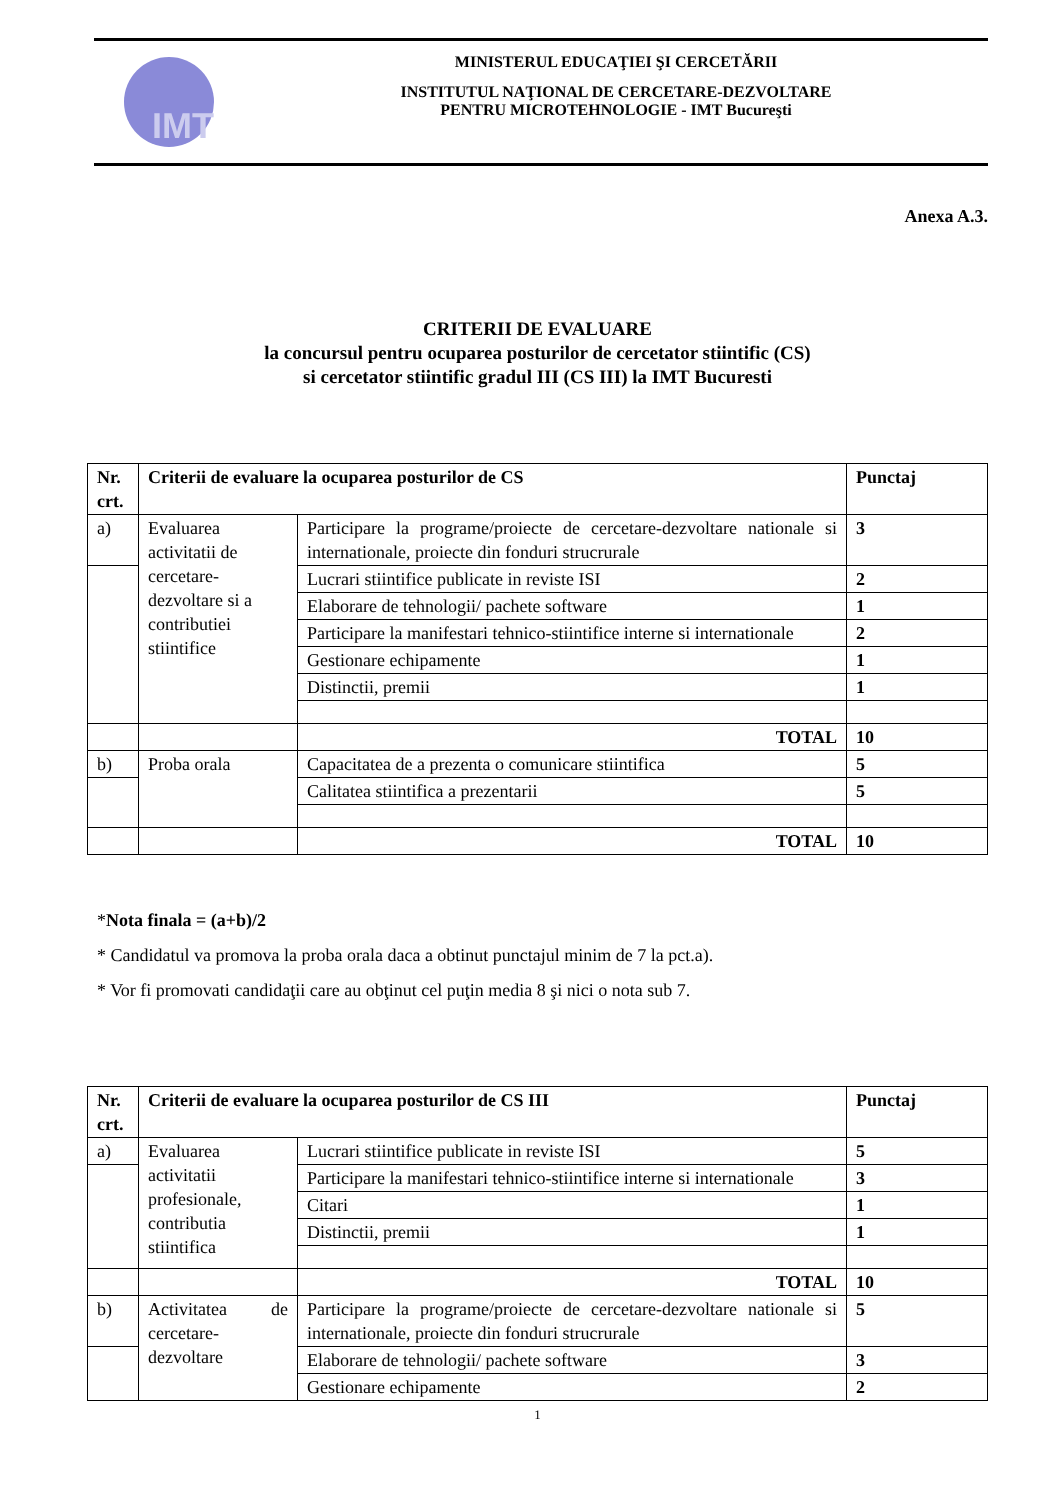IMT
MINISTERUL EDUCAŢIEI ŞI CERCETĂRII
INSTITUTUL NAŢIONAL DE CERCETARE-DEZVOLTARE
PENTRU MICROTEHNOLOGIE - IMT Bucureşti
Anexa A.3.
CRITERII DE EVALUARE
la concursul pentru ocuparea posturilor de cercetator stiintific (CS)
si cercetator stiintific gradul III (CS III) la IMT Bucuresti
| Nr. crt. | Criterii de evaluare la ocuparea posturilor de CS | | Punctaj |
| --- | --- | --- | --- |
| a) | Evaluarea activitatii de cercetare-dezvoltare si a contributiei stiintifice | Participare la programe/proiecte de cercetare-dezvoltare nationale si internationale, proiecte din fonduri strucrurale | 3 |
| | | Lucrari stiintifice publicate in reviste ISI | 2 |
| | | Elaborare de tehnologii/ pachete software | 1 |
| | | Participare la manifestari tehnico-stiintifice interne si internationale | 2 |
| | | Gestionare echipamente | 1 |
| | | Distinctii, premii | 1 |
| | | TOTAL | 10 |
| b) | Proba orala | Capacitatea de a prezenta o comunicare stiintifica | 5 |
| | | Calitatea stiintifica a prezentarii | 5 |
| | | TOTAL | 10 |
*Nota finala = (a+b)/2
* Candidatul va promova la proba orala daca a obtinut punctajul minim de 7 la pct.a).
* Vor fi promovati candidaţii care au obţinut cel puţin media 8 şi nici o nota sub 7.
| Nr. crt. | Criterii de evaluare la ocuparea posturilor de CS III | | Punctaj |
| --- | --- | --- | --- |
| a) | Evaluarea activitatii profesionale, contributia stiintifica | Lucrari stiintifice publicate in reviste ISI | 5 |
| | | Participare la manifestari tehnico-stiintifice interne si internationale | 3 |
| | | Citari | 1 |
| | | Distinctii, premii | 1 |
| | | TOTAL | 10 |
| b) | Activitatea de cercetare-dezvoltare | Participare la programe/proiecte de cercetare-dezvoltare nationale si internationale, proiecte din fonduri strucrurale | 5 |
| | | Elaborare de tehnologii/ pachete software | 3 |
| | | Gestionare echipamente | 2 |
1